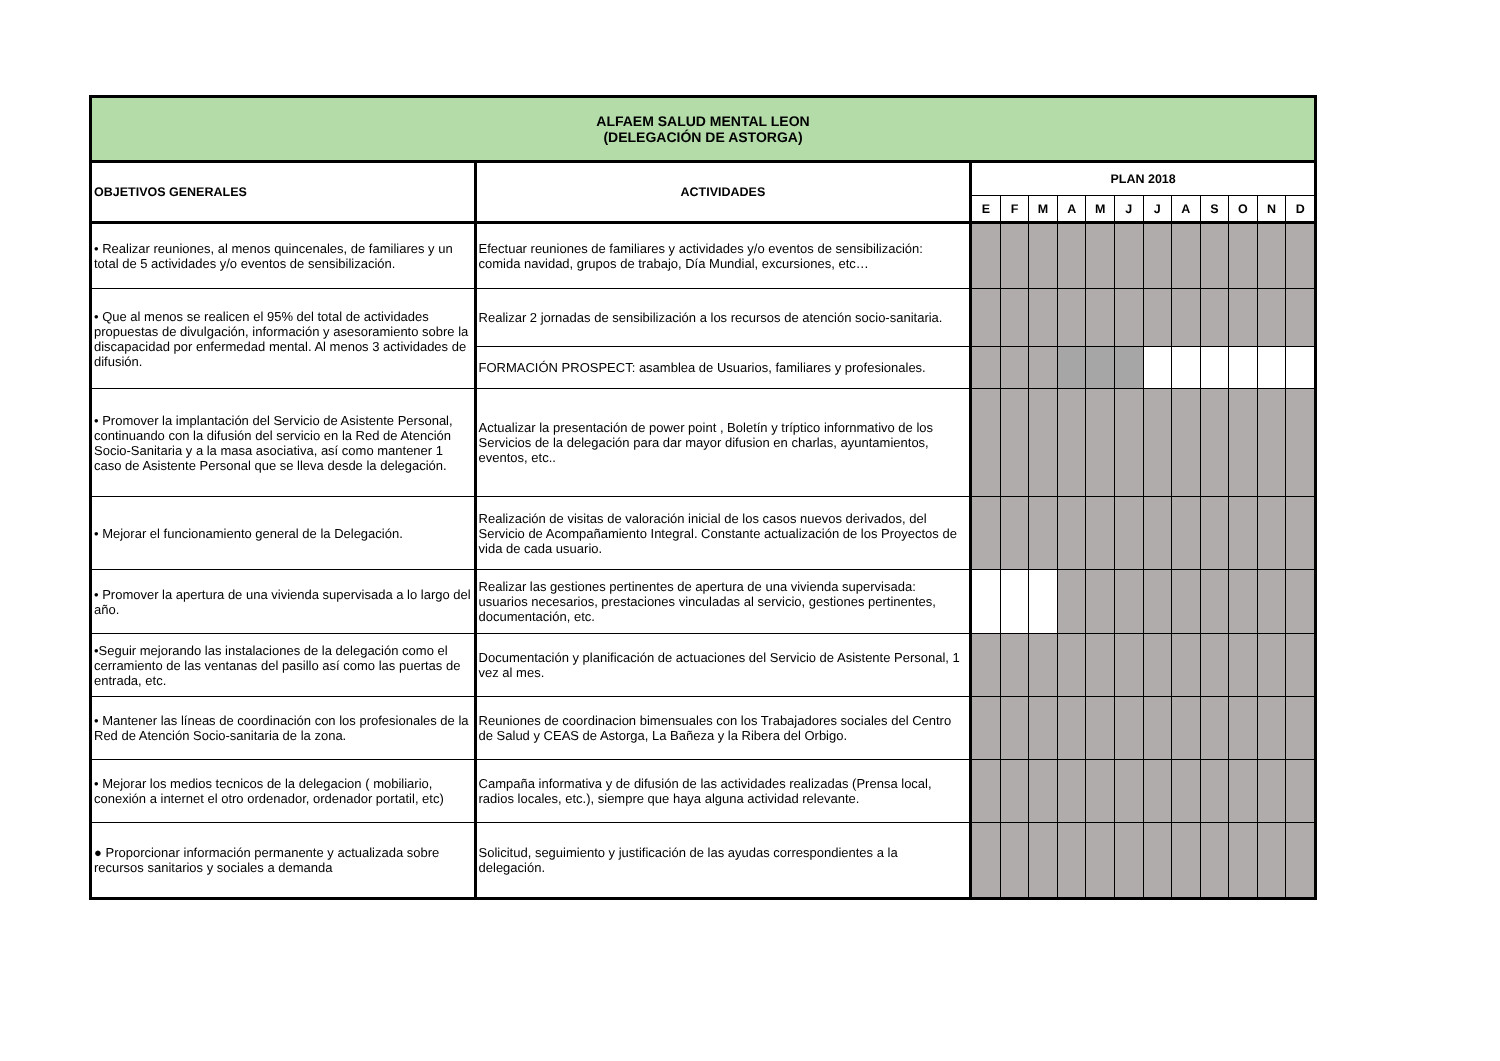| ALFAEM SALUD MENTAL LEON (DELEGACIÓN DE ASTORGA) | | | | | | | | | | | | | |
| OBJETIVOS GENERALES | ACTIVIDADES | PLAN 2018 | | | | | | | | | | | |
| | | E | F | M | A | M | J | J | A | S | O | N | D |
| • Realizar reuniones, al menos quincenales, de familiares y un total de 5 actividades y/o eventos de sensibilización. | Efectuar reuniones de familiares y actividades y/o eventos de sensibilización: comida navidad, grupos de trabajo, Día Mundial, excursiones, etc… | | | | | | | | | | | | |
| • Que al menos se realicen el 95% del total de actividades propuestas de divulgación, información y asesoramiento sobre la discapacidad por enfermedad mental. Al menos 3 actividades de difusión. | Realizar 2 jornadas de sensibilización a los recursos de atención socio-sanitaria. | | | | | | | | | | | | |
| | FORMACIÓN PROSPECT: asamblea de Usuarios, familiares y profesionales. | | | | | | | | | | | | |
| • Promover la implantación del Servicio de Asistente Personal, continuando con la difusión del servicio en la Red de Atención Socio-Sanitaria y a la masa asociativa, así como mantener 1 caso de Asistente Personal que se lleva desde la delegación. | Actualizar la presentación de power point , Boletín y tríptico infornmativo de los Servicios de la delegación para dar mayor difusion en charlas, ayuntamientos, eventos, etc.. | | | | | | | | | | | | |
| • Mejorar el funcionamiento general de la Delegación. | Realización de visitas de valoración inicial de los casos nuevos derivados, del Servicio de Acompañamiento Integral. Constante actualización de los Proyectos de vida de cada usuario. | | | | | | | | | | | | |
| • Promover la apertura de una vivienda supervisada a lo largo del año. | Realizar las gestiones pertinentes de apertura de una vivienda supervisada: usuarios necesarios, prestaciones vinculadas al servicio, gestiones pertinentes, documentación, etc. | | | | | | | | | | | | |
| •Seguir mejorando las instalaciones de la delegación como el cerramiento de las ventanas del pasillo así como las puertas de entrada, etc. | Documentación y planificación de actuaciones del Servicio de Asistente Personal, 1 vez al mes. | | | | | | | | | | | | |
| • Mantener las líneas de coordinación con los profesionales de la Red de Atención Socio-sanitaria de la zona. | Reuniones de coordinacion bimensuales con los Trabajadores sociales del Centro de Salud y CEAS de Astorga, La Bañeza y la Ribera del Orbigo. | | | | | | | | | | | | |
| • Mejorar los medios tecnicos de la delegacion ( mobiliario, conexión a internet el otro ordenador, ordenador portatil, etc) | Campaña informativa y de difusión de las actividades realizadas (Prensa local, radios locales, etc.), siempre que haya alguna actividad relevante. | | | | | | | | | | | | |
| ● Proporcionar información permanente y actualizada sobre recursos sanitarios y sociales a demanda | Solicitud, seguimiento y justificación de las ayudas correspondientes a la delegación. | | | | | | | | | | | | |